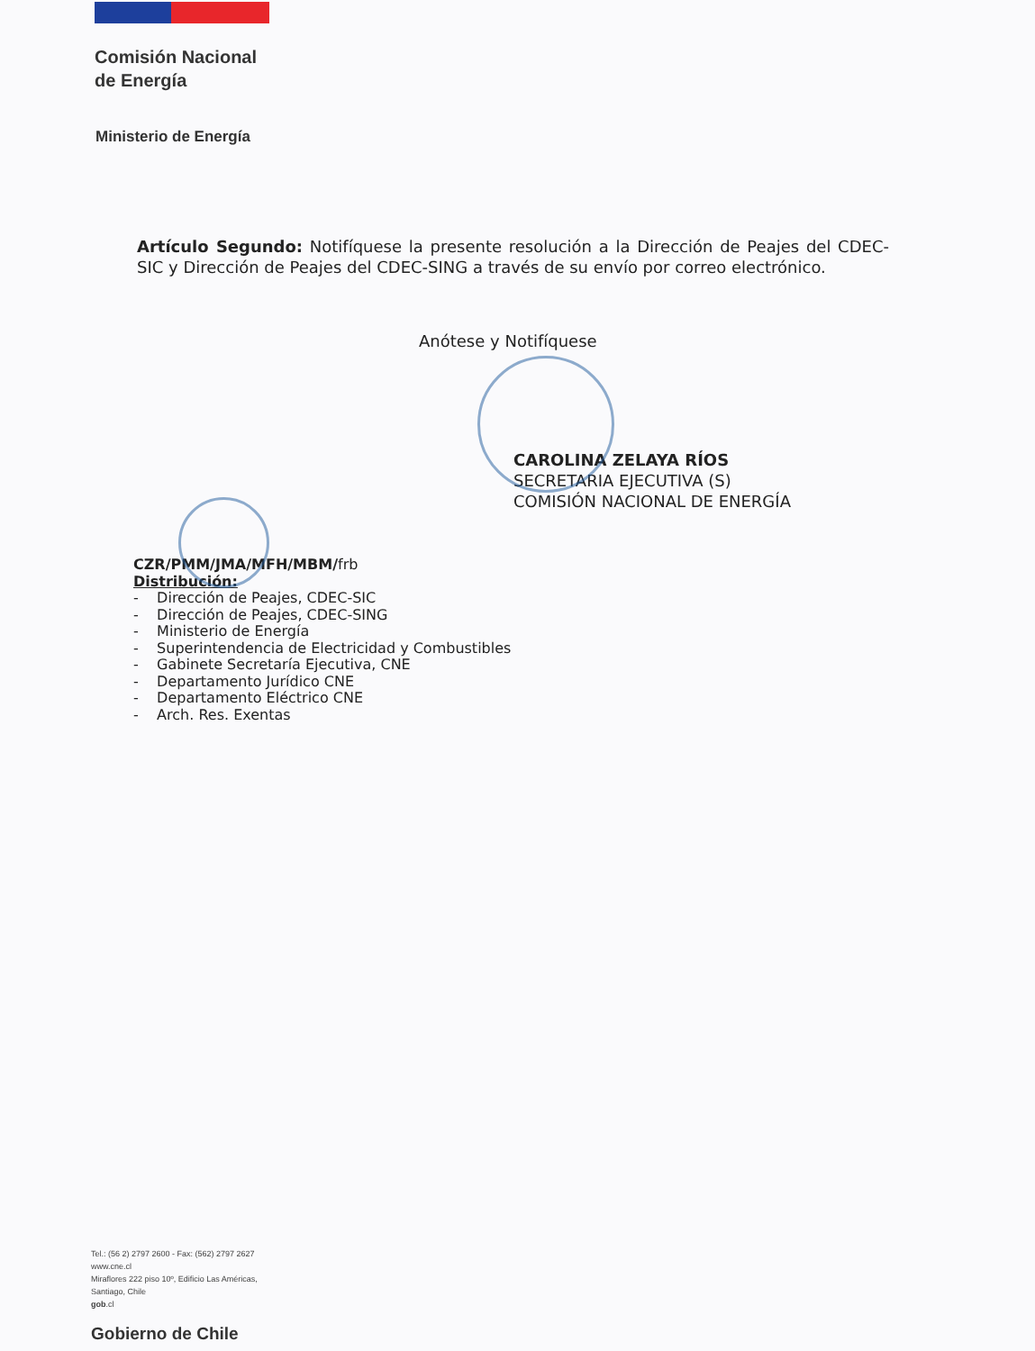Comisión Nacional
de Energía
Ministerio de Energía
Artículo Segundo: Notifíquese la presente resolución a la Dirección de Peajes del CDEC-SIC y Dirección de Peajes del CDEC-SING a través de su envío por correo electrónico.
Anótese y Notifíquese
CAROLINA ZELAYA RÍOS
SECRETARIA EJECUTIVA (S)
COMISIÓN NACIONAL DE ENERGÍA
CZR/PMM/JMA/MFH/MBM/frb
Distribución:
- Dirección de Peajes, CDEC-SIC
- Dirección de Peajes, CDEC-SING
- Ministerio de Energía
- Superintendencia de Electricidad y Combustibles
- Gabinete Secretaría Ejecutiva, CNE
- Departamento Jurídico CNE
- Departamento Eléctrico CNE
- Arch. Res. Exentas
Tel.: (56 2) 2797 2600 - Fax: (562) 2797 2627
www.cne.cl
Miraflores 222 piso 10º, Edificio Las Américas,
Santiago, Chile
gob.cl
Gobierno de Chile